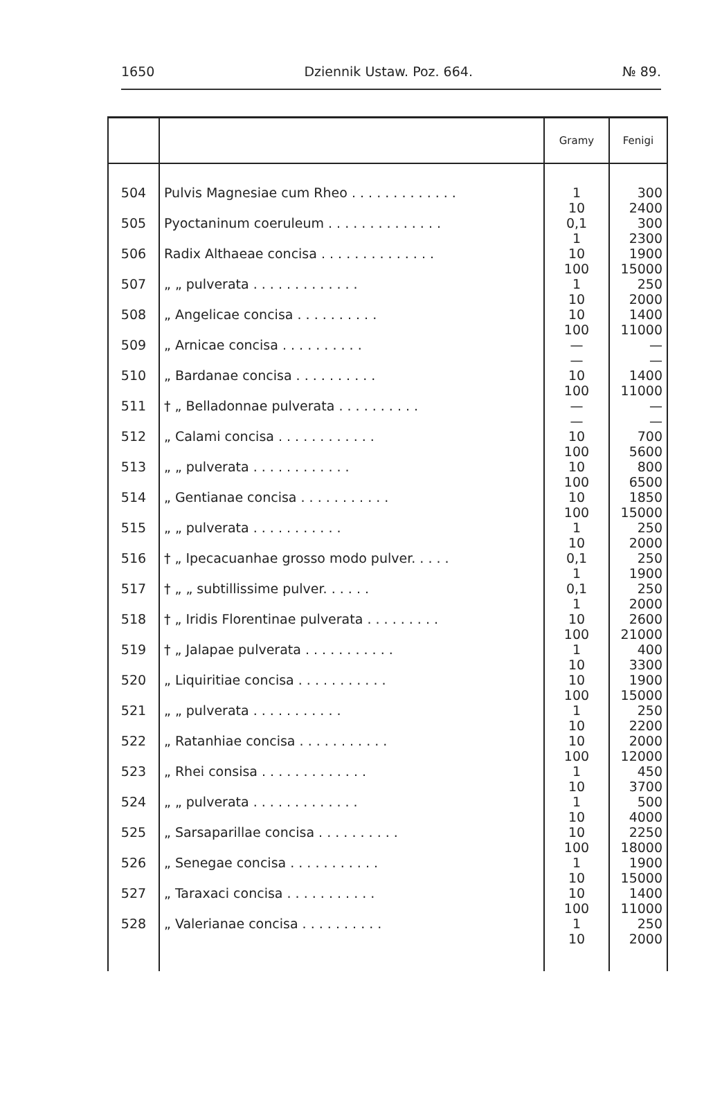1650 Dziennik Ustaw. Poz. 664. № 89.
| | | Gramy | Fenigi |
| --- | --- | --- | --- |
| 504 | Pulvis Magnesiae cum Rheo . . . . . . . . . . . . . | 1 10 | 300 2400 |
| 505 | Pyoctaninum coeruleum . . . . . . . . . . . . . . | 0,1 1 | 300 2300 |
| 506 | Radix Althaeae concisa . . . . . . . . . . . . . . | 10 100 | 1900 15000 |
| 507 | „ „ pulverata . . . . . . . . . . . . . | 1 10 | 250 2000 |
| 508 | „ Angelicae concisa . . . . . . . . . . | 10 100 | 1400 11000 |
| 509 | „ Arnicae concisa . . . . . . . . . . | — — | — — |
| 510 | „ Bardanae concisa . . . . . . . . . . | 10 100 | 1400 11000 |
| 511 | † „ Belladonnae pulverata . . . . . . . . . . | — — | — — |
| 512 | „ Calami concisa . . . . . . . . . . . . | 10 100 | 700 5600 |
| 513 | „ „ pulverata . . . . . . . . . . . . | 10 100 | 800 6500 |
| 514 | „ Gentianae concisa . . . . . . . . . . . | 10 100 | 1850 15000 |
| 515 | „ „ pulverata . . . . . . . . . . . | 1 10 | 250 2000 |
| 516 | † „ Ipecacuanhae grosso modo pulver. . . . . | 0,1 1 | 250 1900 |
| 517 | † „ „ subtillissime pulver. . . . . . | 0,1 1 | 250 2000 |
| 518 | † „ Iridis Florentinae pulverata . . . . . . . . . | 10 100 | 2600 21000 |
| 519 | † „ Jalapae pulverata . . . . . . . . . . . | 1 10 | 400 3300 |
| 520 | „ Liquiritiae concisa . . . . . . . . . . . | 10 100 | 1900 15000 |
| 521 | „ „ pulverata . . . . . . . . . . . | 1 10 | 250 2200 |
| 522 | „ Ratanhiae concisa . . . . . . . . . . . | 10 100 | 2000 12000 |
| 523 | „ Rhei consisa . . . . . . . . . . . . . | 1 10 | 450 3700 |
| 524 | „ „ pulverata . . . . . . . . . . . . . | 1 10 | 500 4000 |
| 525 | „ Sarsaparillae concisa . . . . . . . . . . | 10 100 | 2250 18000 |
| 526 | „ Senegae concisa . . . . . . . . . . . | 1 10 | 1900 15000 |
| 527 | „ Taraxaci concisa . . . . . . . . . . . | 10 100 | 1400 11000 |
| 528 | „ Valerianae concisa . . . . . . . . . . | 1 10 | 250 2000 |